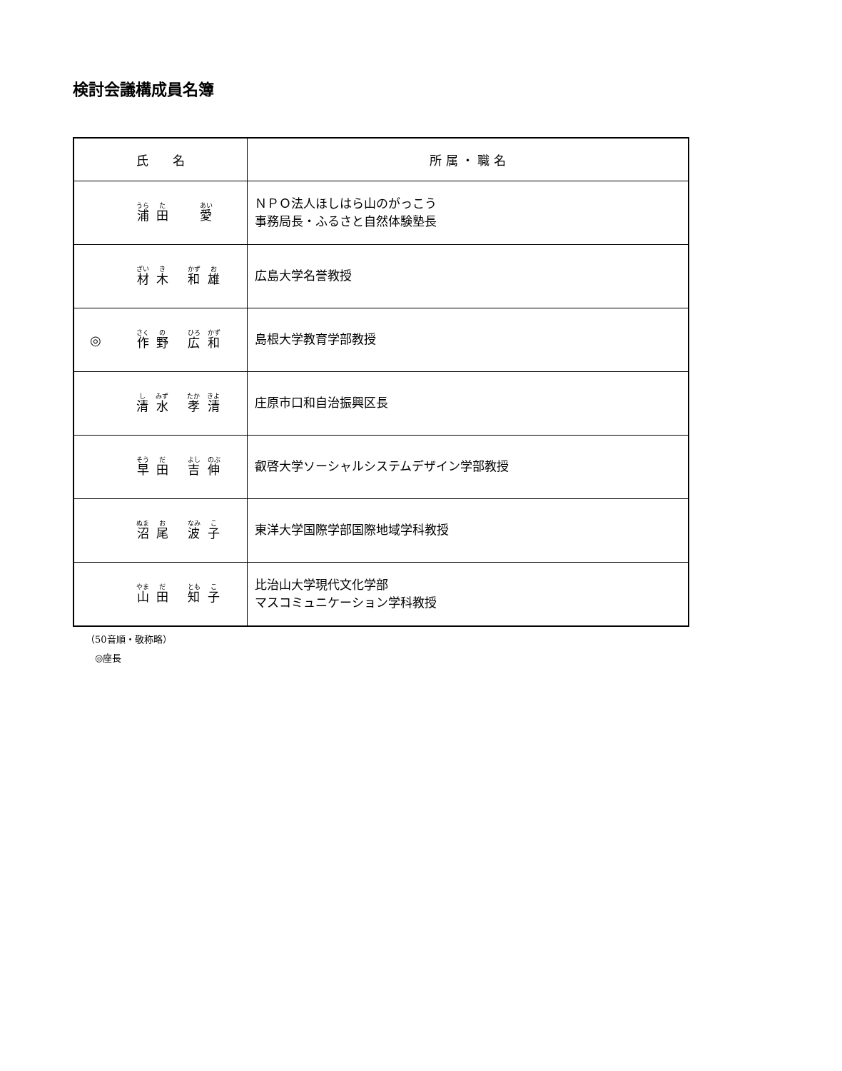検討会議構成員名簿
| 氏 名 | 所 属 ・ 職 名 |
| --- | --- |
| 浦 田 愛 | ＮＰＯ法人ほしはら山のがっこう 事務局長・ふるさと自然体験塾長 |
| 材 木 和 雄 | 広島大学名誉教授 |
| ◎ 作 野 広 和 | 島根大学教育学部教授 |
| 清 水 孝 清 | 庄原市口和自治振興区長 |
| 早 田 吉 伸 | 叡啓大学ソーシャルシステムデザイン学部教授 |
| 沼 尾 波 子 | 東洋大学国際学部国際地域学科教授 |
| 山 田 知 子 | 比治山大学現代文化学部 マスコミュニケーション学科教授 |
（50音順・敬称略）
　◎座長